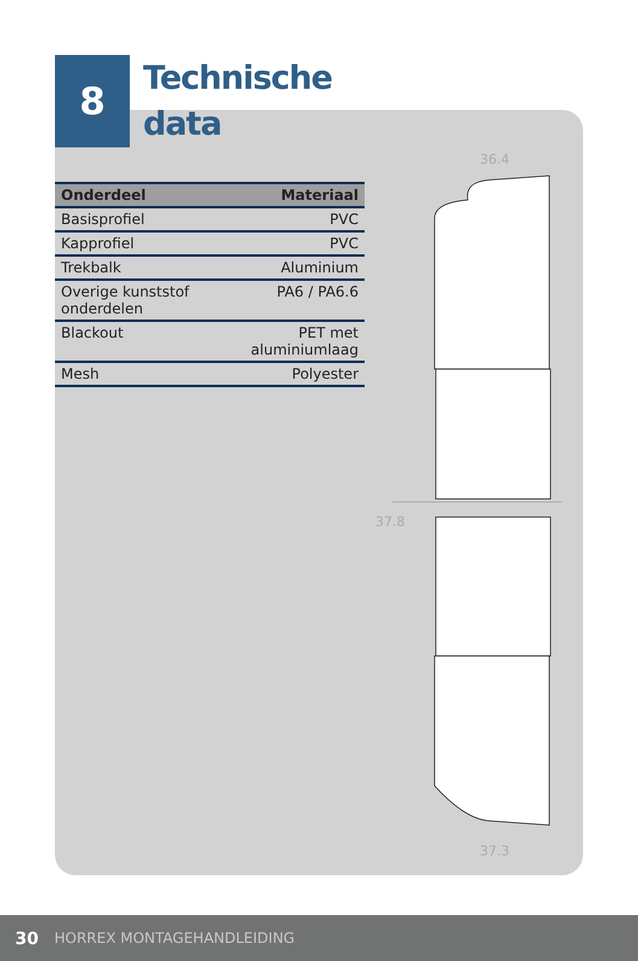8
Technische
data
| Onderdeel | Materiaal |
| --- | --- |
| Basisprofiel | PVC |
| Kapprofiel | PVC |
| Trekbalk | Aluminium |
| Overige kunststof onderdelen | PA6 / PA6.6 |
| Blackout | PET met aluminiumlaag |
| Mesh | Polyester |
36.4
37.8
37.3
30 HORREX MONTAGEHANDLEIDING